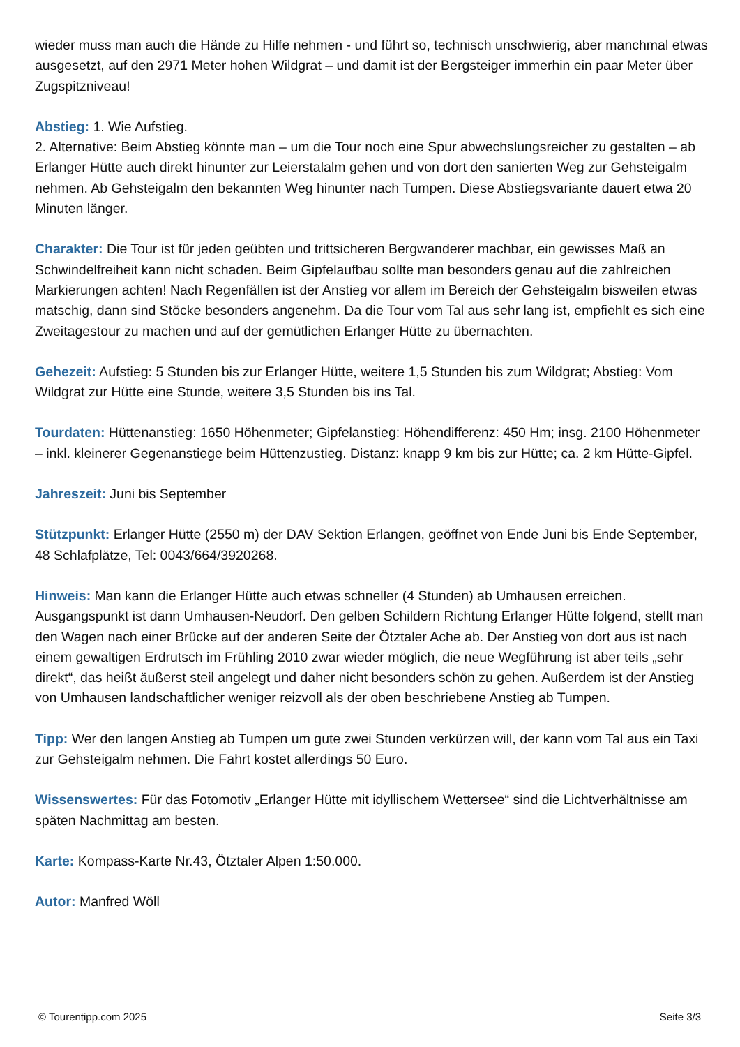wieder muss man auch die Hände zu Hilfe nehmen - und führt so, technisch unschwierig, aber manchmal etwas ausgesetzt, auf den 2971 Meter hohen Wildgrat – und damit ist der Bergsteiger immerhin ein paar Meter über Zugspitzniveau!
Abstieg: 1. Wie Aufstieg.
2. Alternative: Beim Abstieg könnte man – um die Tour noch eine Spur abwechslungsreicher zu gestalten – ab Erlanger Hütte auch direkt hinunter zur Leierstalalm gehen und von dort den sanierten Weg zur Gehsteigalm nehmen. Ab Gehsteigalm den bekannten Weg hinunter nach Tumpen. Diese Abstiegsvariante dauert etwa 20 Minuten länger.
Charakter: Die Tour ist für jeden geübten und trittsicheren Bergwanderer machbar, ein gewisses Maß an Schwindelfreiheit kann nicht schaden. Beim Gipfelaufbau sollte man besonders genau auf die zahlreichen Markierungen achten! Nach Regenfällen ist der Anstieg vor allem im Bereich der Gehsteigalm bisweilen etwas matschig, dann sind Stöcke besonders angenehm. Da die Tour vom Tal aus sehr lang ist, empfiehlt es sich eine Zweitagestour zu machen und auf der gemütlichen Erlanger Hütte zu übernachten.
Gehezeit: Aufstieg: 5 Stunden bis zur Erlanger Hütte, weitere 1,5 Stunden bis zum Wildgrat; Abstieg: Vom Wildgrat zur Hütte eine Stunde, weitere 3,5 Stunden bis ins Tal.
Tourdaten: Hüttenanstieg: 1650 Höhenmeter; Gipfelanstieg: Höhendifferenz: 450 Hm; insg. 2100 Höhenmeter – inkl. kleinerer Gegenanstiege beim Hüttenzustieg. Distanz: knapp 9 km bis zur Hütte; ca. 2 km Hütte-Gipfel.
Jahreszeit: Juni bis September
Stützpunkt: Erlanger Hütte (2550 m) der DAV Sektion Erlangen, geöffnet von Ende Juni bis Ende September, 48 Schlafplätze, Tel: 0043/664/3920268.
Hinweis: Man kann die Erlanger Hütte auch etwas schneller (4 Stunden) ab Umhausen erreichen. Ausgangspunkt ist dann Umhausen-Neudorf. Den gelben Schildern Richtung Erlanger Hütte folgend, stellt man den Wagen nach einer Brücke auf der anderen Seite der Ötztaler Ache ab. Der Anstieg von dort aus ist nach einem gewaltigen Erdrutsch im Frühling 2010 zwar wieder möglich, die neue Wegführung ist aber teils „sehr direkt“, das heißt äußerst steil angelegt und daher nicht besonders schön zu gehen. Außerdem ist der Anstieg von Umhausen landschaftlicher weniger reizvoll als der oben beschriebene Anstieg ab Tumpen.
Tipp: Wer den langen Anstieg ab Tumpen um gute zwei Stunden verkürzen will, der kann vom Tal aus ein Taxi zur Gehsteigalm nehmen. Die Fahrt kostet allerdings 50 Euro.
Wissenswertes: Für das Fotomotiv „Erlanger Hütte mit idyllischem Wettersee“ sind die Lichtverhältnisse am späten Nachmittag am besten.
Karte: Kompass-Karte Nr.43, Ötztaler Alpen 1:50.000.
Autor: Manfred Wöll
© Tourentipp.com 2025 Seite 3/3